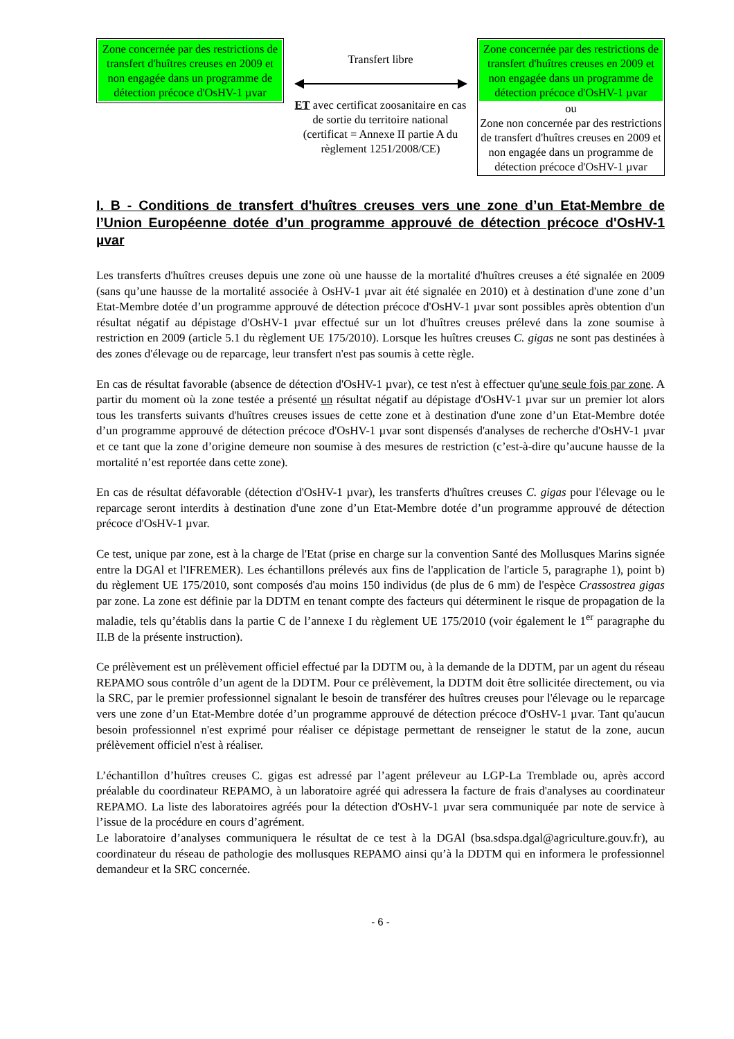Zone concernée par des restrictions de transfert d'huîtres creuses en 2009 et non engagée dans un programme de détection précoce d'OsHV-1 µvar
Transfert libre
ET avec certificat zoosanitaire en cas de sortie du territoire national (certificat = Annexe II partie A du règlement 1251/2008/CE)
Zone concernée par des restrictions de transfert d'huîtres creuses en 2009 et non engagée dans un programme de détection précoce d'OsHV-1 µvar
ou
Zone non concernée par des restrictions de transfert d'huîtres creuses en 2009 et non engagée dans un programme de détection précoce d'OsHV-1 µvar
I. B - Conditions de transfert d'huîtres creuses vers une zone d’un Etat-Membre de l’Union Européenne dotée d’un programme approuvé de détection précoce d'OsHV-1 µvar
Les transferts d'huîtres creuses depuis une zone où une hausse de la mortalité d'huîtres creuses a été signalée en 2009 (sans qu’une hausse de la mortalité associée à OsHV-1 µvar ait été signalée en 2010) et à destination d'une zone d’un Etat-Membre dotée d’un programme approuvé de détection précoce d'OsHV-1 µvar sont possibles après obtention d'un résultat négatif au dépistage d'OsHV-1 µvar effectué sur un lot d'huîtres creuses prélevé dans la zone soumise à restriction en 2009 (article 5.1 du règlement UE 175/2010). Lorsque les huîtres creuses C. gigas ne sont pas destinées à des zones d'élevage ou de reparcage, leur transfert n'est pas soumis à cette règle.
En cas de résultat favorable (absence de détection d'OsHV-1 µvar), ce test n'est à effectuer qu'une seule fois par zone. A partir du moment où la zone testée a présenté un résultat négatif au dépistage d'OsHV-1 µvar sur un premier lot alors tous les transferts suivants d'huîtres creuses issues de cette zone et à destination d'une zone d’un Etat-Membre dotée d’un programme approuvé de détection précoce d'OsHV-1 µvar sont dispensés d'analyses de recherche d'OsHV-1 µvar et ce tant que la zone d’origine demeure non soumise à des mesures de restriction (c’est-à-dire qu’aucune hausse de la mortalité n’est reportée dans cette zone).
En cas de résultat défavorable (détection d'OsHV-1 µvar), les transferts d'huîtres creuses C. gigas pour l'élevage ou le reparcage seront interdits à destination d'une zone d’un Etat-Membre dotée d’un programme approuvé de détection précoce d'OsHV-1 µvar.
Ce test, unique par zone, est à la charge de l'Etat (prise en charge sur la convention Santé des Mollusques Marins signée entre la DGAl et l'IFREMER). Les échantillons prélevés aux fins de l'application de l'article 5, paragraphe 1), point b) du règlement UE 175/2010, sont composés d'au moins 150 individus (de plus de 6 mm) de l'espèce Crassostrea gigas par zone. La zone est définie par la DDTM en tenant compte des facteurs qui déterminent le risque de propagation de la maladie, tels qu’établis dans la partie C de l’annexe I du règlement UE 175/2010 (voir également le 1<sup>er</sup> paragraphe du II.B de la présente instruction).
Ce prélèvement est un prélèvement officiel effectué par la DDTM ou, à la demande de la DDTM, par un agent du réseau REPAMO sous contrôle d’un agent de la DDTM. Pour ce prélèvement, la DDTM doit être sollicitée directement, ou via la SRC, par le premier professionnel signalant le besoin de transférer des huîtres creuses pour l'élevage ou le reparcage vers une zone d’un Etat-Membre dotée d’un programme approuvé de détection précoce d'OsHV-1 µvar. Tant qu'aucun besoin professionnel n'est exprimé pour réaliser ce dépistage permettant de renseigner le statut de la zone, aucun prélèvement officiel n'est à réaliser.
L’échantillon d’huîtres creuses C. gigas est adressé par l’agent préleveur au LGP-La Tremblade ou, après accord préalable du coordinateur REPAMO, à un laboratoire agréé qui adressera la facture de frais d'analyses au coordinateur REPAMO. La liste des laboratoires agréés pour la détection d'OsHV-1 µvar sera communiquée par note de service à l’issue de la procédure en cours d’agrément.
Le laboratoire d’analyses communiquera le résultat de ce test à la DGAl (bsa.sdspa.dgal@agriculture.gouv.fr), au coordinateur du réseau de pathologie des mollusques REPAMO ainsi qu’à la DDTM qui en informera le professionnel demandeur et la SRC concernée.
- 6 -